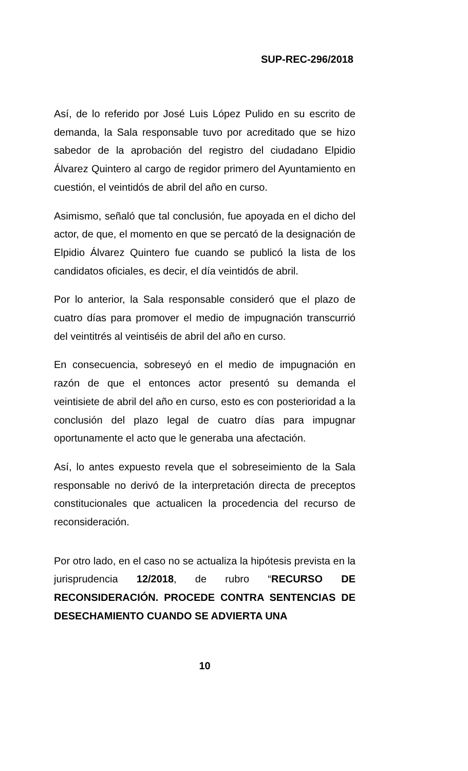SUP-REC-296/2018
Así, de lo referido por José Luis López Pulido en su escrito de demanda, la Sala responsable tuvo por acreditado que se hizo sabedor de la aprobación del registro del ciudadano Elpidio Álvarez Quintero al cargo de regidor primero del Ayuntamiento en cuestión, el veintidós de abril del año en curso.
Asimismo, señaló que tal conclusión, fue apoyada en el dicho del actor, de que, el momento en que se percató de la designación de Elpidio Álvarez Quintero fue cuando se publicó la lista de los candidatos oficiales, es decir, el día veintidós de abril.
Por lo anterior, la Sala responsable consideró que el plazo de cuatro días para promover el medio de impugnación transcurrió del veintitrés al veintiséis de abril del año en curso.
En consecuencia, sobreseyó en el medio de impugnación en razón de que el entonces actor presentó su demanda el veintisiete de abril del año en curso, esto es con posterioridad a la conclusión del plazo legal de cuatro días para impugnar oportunamente el acto que le generaba una afectación.
Así, lo antes expuesto revela que el sobreseimiento de la Sala responsable no derivó de la interpretación directa de preceptos constitucionales que actualicen la procedencia del recurso de reconsideración.
Por otro lado, en el caso no se actualiza la hipótesis prevista en la jurisprudencia 12/2018, de rubro “RECURSO DE RECONSIDERACIÓN. PROCEDE CONTRA SENTENCIAS DE DESECHAMIENTO CUANDO SE ADVIERTA UNA
10